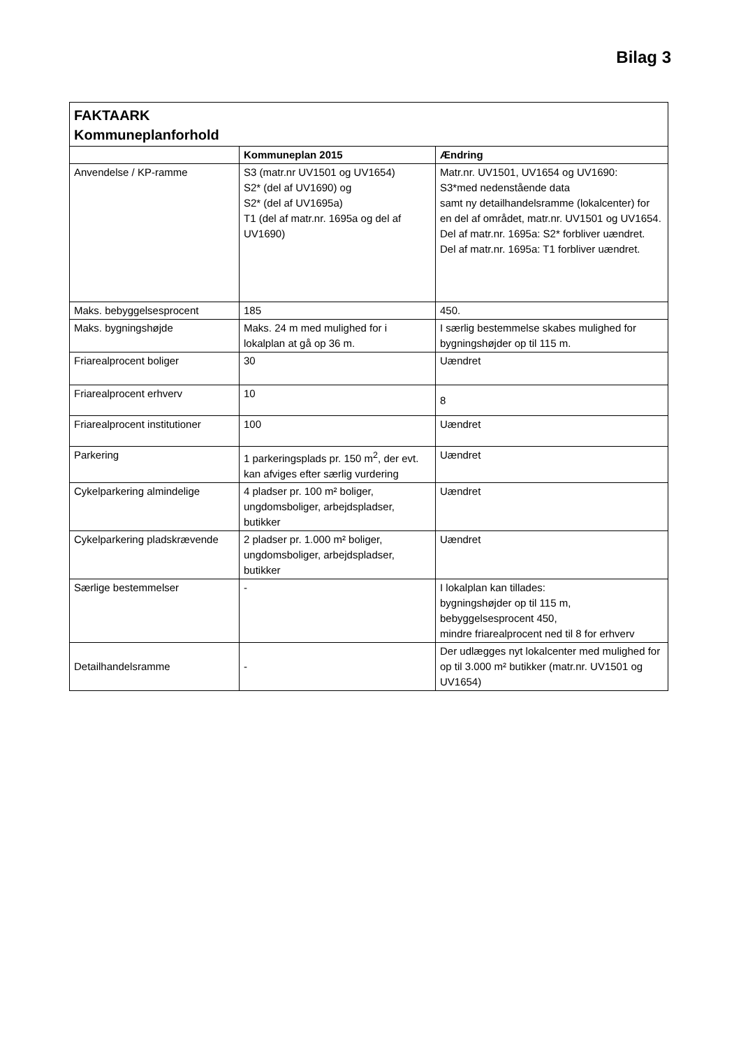Bilag 3
| FAKTAARK Kommuneplanforhold | | |
| | Kommuneplan 2015 | Ændring |
| Anvendelse / KP-ramme | S3 (matr.nr UV1501 og UV1654) S2* (del af UV1690) og S2* (del af UV1695a) T1 (del af matr.nr. 1695a og del af UV1690) | Matr.nr. UV1501, UV1654 og UV1690: S3*med nedenstående data samt ny detailhandelsramme (lokalcenter) for en del af området, matr.nr. UV1501 og UV1654. Del af matr.nr. 1695a: S2* forbliver uændret. Del af matr.nr. 1695a: T1 forbliver uændret. |
| Maks. bebyggelsesprocent | 185 | 450. |
| Maks. bygningshøjde | Maks. 24 m med mulighed for i lokalplan at gå op 36 m. | I særlig bestemmelse skabes mulighed for bygningshøjder op til 115 m. |
| Friarealprocent boliger | 30 | Uændret |
| Friarealprocent erhverv | 10 | 8 |
| Friarealprocent institutioner | 100 | Uændret |
| Parkering | 1 parkeringsplads pr. 150 m<sup>2</sup>, der evt. kan afviges efter særlig vurdering | Uændret |
| Cykelparkering almindelige | 4 pladser pr. 100 m² boliger, ungdomsboliger, arbejdspladser, butikker | Uændret |
| Cykelparkering pladskrævende | 2 pladser pr. 1.000 m² boliger, ungdomsboliger, arbejdspladser, butikker | Uændret |
| Særlige bestemmelser | - | I lokalplan kan tillades: bygningshøjder op til 115 m, bebyggelsesprocent 450, mindre friarealprocent ned til 8 for erhverv |
| Detailhandelsramme | - | Der udlægges nyt lokalcenter med mulighed for op til 3.000 m² butikker (matr.nr. UV1501 og UV1654) |